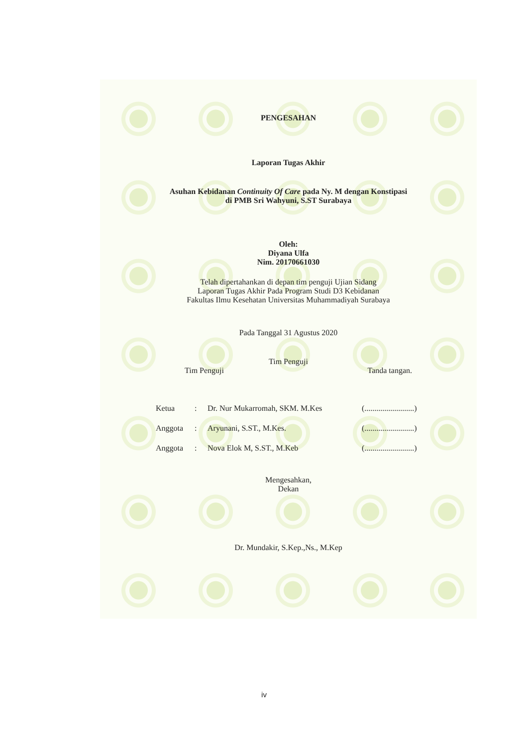PENGESAHAN
Laporan Tugas Akhir
Asuhan Kebidanan Continuity Of Care pada Ny. M dengan Konstipasi
di PMB Sri Wahyuni, S.ST Surabaya
Oleh:
Diyana Ulfa
Nim. 20170661030
Telah dipertahankan di depan tim penguji Ujian Sidang
Laporan Tugas Akhir Pada Program Studi D3 Kebidanan
Fakultas Ilmu Kesehatan Universitas Muhammadiyah Surabaya
Pada Tanggal 31 Agustus 2020
Tim Penguji
Tim Penguji Tanda tangan.
Ketua: Dr. Nur Mukarromah, SKM. M.Kes (.........................)
Anggota: Aryunani, S.ST., M.Kes. (.........................)
Anggota: Nova Elok M, S.ST., M.Keb (.........................)
Mengesahkan,
Dekan
Dr. Mundakir, S.Kep.,Ns., M.Kep
iv